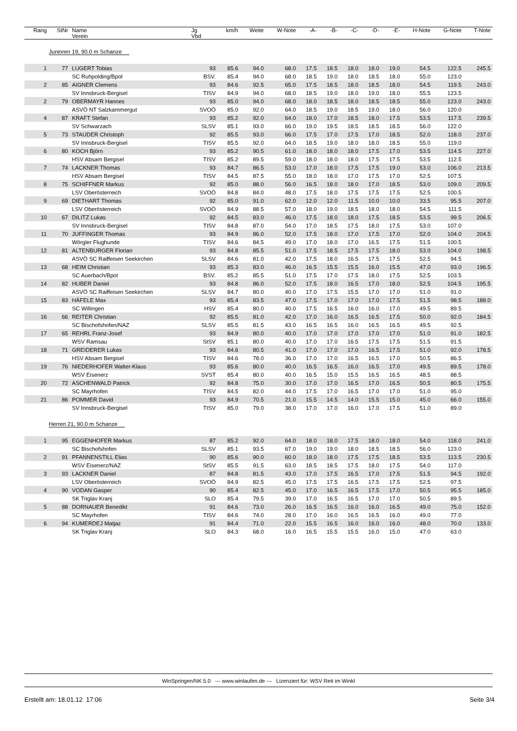| Rang | StNr | Name Verein | Jg Vbd | km/h | Weite | W-Note | -A- | -B- | -C- | -D- | -E- | H-Note | G-Note | T-Note |
| --- | --- | --- | --- | --- | --- | --- | --- | --- | --- | --- | --- | --- | --- | --- |
| Junioren 19, 90.0 m Schanze | | | | | | | | | | | | | | |
| 1 | 77 | LUGERT Tobias | 93 | 85.6 | 94.0 | 68.0 | 17.5 | 18.5 | 18.0 | 18.0 | 19.0 | 54.5 | 122.5 | 245.5 |
| | | SC Ruhpolding/Bpol | BSV. | 85.4 | 94.0 | 68.0 | 18.5 | 19.0 | 18.0 | 18.5 | 18.0 | 55.0 | 123.0 | |
| 2 | 85 | AIGNER Clemens | 93 | 84.6 | 92.5 | 65.0 | 17.5 | 18.5 | 18.0 | 18.5 | 18.0 | 54.5 | 119.5 | 243.0 |
| | | SV Innsbruck-Bergisel | TISV | 84.9 | 94.0 | 68.0 | 18.5 | 19.0 | 18.0 | 19.0 | 18.0 | 55.5 | 123.5 | |
| 2 | 79 | OBERMAYR Hannes | 93 | 85.0 | 94.0 | 68.0 | 18.0 | 18.5 | 18.0 | 18.5 | 18.5 | 55.0 | 123.0 | 243.0 |
| | | ASVÖ NT Salzkammergut | SVOÖ | 85.0 | 92.0 | 64.0 | 18.5 | 19.0 | 18.5 | 19.0 | 18.0 | 56.0 | 120.0 | |
| 4 | 87 | KRAFT Stefan | 93 | 85.2 | 92.0 | 64.0 | 18.0 | 17.0 | 18.5 | 18.0 | 17.5 | 53.5 | 117.5 | 239.5 |
| | | SV Schwarzach | SLSV | 85.1 | 93.0 | 66.0 | 19.0 | 19.5 | 18.5 | 18.5 | 18.5 | 56.0 | 122.0 | |
| 5 | 73 | STAUDER Christoph | 92 | 85.5 | 93.0 | 66.0 | 17.5 | 17.0 | 17.5 | 17.0 | 18.5 | 52.0 | 118.0 | 237.0 |
| | | SV Innsbruck-Bergisel | TISV | 85.5 | 92.0 | 64.0 | 18.5 | 19.0 | 18.0 | 18.0 | 18.5 | 55.0 | 119.0 | |
| 6 | 80 | KOCH Björn | 93 | 85.2 | 90.5 | 61.0 | 18.0 | 18.0 | 18.0 | 17.5 | 17.0 | 53.5 | 114.5 | 227.0 |
| | | HSV Absam Bergisel | TISV | 85.2 | 89.5 | 59.0 | 18.0 | 18.0 | 18.0 | 17.5 | 17.5 | 53.5 | 112.5 | |
| 7 | 74 | LACKNER Thomas | 93 | 84.7 | 86.5 | 53.0 | 17.0 | 18.0 | 17.5 | 17.5 | 19.0 | 53.0 | 106.0 | 213.5 |
| | | HSV Absam Bergisel | TISV | 84.5 | 87.5 | 55.0 | 18.0 | 18.0 | 17.0 | 17.5 | 17.0 | 52.5 | 107.5 | |
| 8 | 75 | SCHIFFNER Markus | 92 | 85.0 | 88.0 | 56.0 | 16.5 | 18.0 | 18.0 | 17.0 | 18.5 | 53.0 | 109.0 | 209.5 |
| | | LSV Oberösterreich | SVOÖ | 84.8 | 84.0 | 48.0 | 17.5 | 18.0 | 17.5 | 17.5 | 17.5 | 52.5 | 100.5 | |
| 9 | 69 | DIETHART Thomas | 92 | 85.0 | 91.0 | 62.0 | 12.0 | 12.0 | 11.5 | 10.0 | 10.0 | 33.5 | 95.5 | 207.0 |
| | | LSV Oberösterreich | SVOÖ | 84.9 | 88.5 | 57.0 | 18.0 | 19.0 | 18.5 | 18.0 | 18.0 | 54.5 | 111.5 | |
| 10 | 67 | DILITZ Lukas | 92 | 84.5 | 83.0 | 46.0 | 17.5 | 18.0 | 18.0 | 17.5 | 18.5 | 53.5 | 99.5 | 206.5 |
| | | SV Innsbruck-Bergisel | TISV | 84.8 | 87.0 | 54.0 | 17.0 | 18.5 | 17.5 | 18.0 | 17.5 | 53.0 | 107.0 | |
| 11 | 70 | JUFFINGER Thomas | 93 | 84.9 | 86.0 | 52.0 | 17.5 | 18.0 | 17.0 | 17.5 | 17.0 | 52.0 | 104.0 | 204.5 |
| | | Wörgler Flughunde | TISV | 84.6 | 84.5 | 49.0 | 17.0 | 18.0 | 17.0 | 16.5 | 17.5 | 51.5 | 100.5 | |
| 12 | 81 | ALTENBURGER Florian | 93 | 84.8 | 85.5 | 51.0 | 17.5 | 18.5 | 17.5 | 17.5 | 18.0 | 53.0 | 104.0 | 198.5 |
| | | ASVÖ SC Raiffeisen Seekirchen | SLSV | 84.6 | 81.0 | 42.0 | 17.5 | 18.0 | 16.5 | 17.5 | 17.5 | 52.5 | 94.5 | |
| 13 | 68 | HEIM Christian | 93 | 85.3 | 83.0 | 46.0 | 16.5 | 15.5 | 15.5 | 16.0 | 15.5 | 47.0 | 93.0 | 196.5 |
| | | SC Auerbach/Bpol | BSV. | 85.2 | 85.5 | 51.0 | 17.5 | 17.0 | 17.5 | 18.0 | 17.5 | 52.5 | 103.5 | |
| 14 | 82 | HUBER Daniel | 93 | 84.8 | 86.0 | 52.0 | 17.5 | 18.0 | 16.5 | 17.0 | 18.0 | 52.5 | 104.5 | 195.5 |
| | | ASVÖ SC Raiffeisen Seekirchen | SLSV | 84.7 | 80.0 | 40.0 | 17.0 | 17.5 | 15.5 | 17.0 | 17.0 | 51.0 | 91.0 | |
| 15 | 83 | HÄFELE Max | 93 | 85.4 | 83.5 | 47.0 | 17.5 | 17.0 | 17.0 | 17.0 | 17.5 | 51.5 | 98.5 | 188.0 |
| | | SC Willingen | HSV | 85.4 | 80.0 | 40.0 | 17.5 | 16.5 | 16.0 | 16.0 | 17.0 | 49.5 | 89.5 | |
| 16 | 66 | REITER Christian | 92 | 85.5 | 81.0 | 42.0 | 17.0 | 16.0 | 16.5 | 16.5 | 17.5 | 50.0 | 92.0 | 184.5 |
| | | SC Bischofshofen/NAZ | SLSV | 85.5 | 81.5 | 43.0 | 16.5 | 16.5 | 16.0 | 16.5 | 16.5 | 49.5 | 92.5 | |
| 17 | 65 | REHRL Franz-Josef | 93 | 84.9 | 80.0 | 40.0 | 17.0 | 17.0 | 17.0 | 17.0 | 17.0 | 51.0 | 91.0 | 182.5 |
| | | WSV Ramsau | StSV | 85.1 | 80.0 | 40.0 | 17.0 | 17.0 | 16.5 | 17.5 | 17.5 | 51.5 | 91.5 | |
| 18 | 71 | GREIDERER Lukas | 93 | 84.6 | 80.5 | 41.0 | 17.0 | 17.0 | 17.0 | 16.5 | 17.5 | 51.0 | 92.0 | 178.5 |
| | | HSV Absam Bergisel | TISV | 84.6 | 78.0 | 36.0 | 17.0 | 17.0 | 16.5 | 16.5 | 17.0 | 50.5 | 86.5 | |
| 19 | 76 | NIEDERHOFER Walter-Klaus | 93 | 85.6 | 80.0 | 40.0 | 16.5 | 16.5 | 16.0 | 16.5 | 17.0 | 49.5 | 89.5 | 178.0 |
| | | WSV Eisenerz | SVST | 85.4 | 80.0 | 40.0 | 16.5 | 15.0 | 15.5 | 16.5 | 16.5 | 48.5 | 88.5 | |
| 20 | 72 | ASCHENWALD Patrick | 92 | 84.8 | 75.0 | 30.0 | 17.0 | 17.0 | 16.5 | 17.0 | 16.5 | 50.5 | 80.5 | 175.5 |
| | | SC Mayrhofen | TISV | 84.5 | 82.0 | 44.0 | 17.5 | 17.0 | 16.5 | 17.0 | 17.0 | 51.0 | 95.0 | |
| 21 | 86 | POMMER David | 93 | 84.9 | 70.5 | 21.0 | 15.5 | 14.5 | 14.0 | 15.5 | 15.0 | 45.0 | 66.0 | 155.0 |
| | | SV Innsbruck-Bergisel | TISV | 85.0 | 79.0 | 38.0 | 17.0 | 17.0 | 16.0 | 17.0 | 17.5 | 51.0 | 89.0 | |
| Herren 21, 90.0 m Schanze | | | | | | | | | | | | | | |
| 1 | 95 | EGGENHOFER Markus | 87 | 85.2 | 92.0 | 64.0 | 18.0 | 18.0 | 17.5 | 18.0 | 18.0 | 54.0 | 118.0 | 241.0 |
| | | SC Bischofshofen | SLSV | 85.1 | 93.5 | 67.0 | 19.0 | 19.0 | 18.0 | 18.5 | 18.5 | 56.0 | 123.0 | |
| 2 | 91 | PFANNENSTILL Elias | 90 | 85.6 | 90.0 | 60.0 | 18.0 | 18.0 | 17.5 | 17.5 | 18.5 | 53.5 | 113.5 | 230.5 |
| | | WSV Eisenerz/NAZ | StSV | 85.5 | 91.5 | 63.0 | 18.5 | 18.5 | 17.5 | 18.0 | 17.5 | 54.0 | 117.0 | |
| 3 | 93 | LACKNER Daniel | 87 | 84.8 | 81.5 | 43.0 | 17.0 | 17.5 | 16.5 | 17.0 | 17.5 | 51.5 | 94.5 | 192.0 |
| | | LSV Oberösterreich | SVOÖ | 84.9 | 82.5 | 45.0 | 17.5 | 17.5 | 16.5 | 17.5 | 17.5 | 52.5 | 97.5 | |
| 4 | 90 | VODAN Gasper | 90 | 85.4 | 82.5 | 45.0 | 17.0 | 16.5 | 16.5 | 17.5 | 17.0 | 50.5 | 95.5 | 185.0 |
| | | SK Triglav Kranj | SLO | 85.4 | 79.5 | 39.0 | 17.0 | 16.5 | 16.5 | 17.0 | 17.0 | 50.5 | 89.5 | |
| 5 | 88 | DORNAUER Benedikt | 91 | 84.6 | 73.0 | 26.0 | 16.5 | 16.5 | 16.0 | 16.0 | 16.5 | 49.0 | 75.0 | 152.0 |
| | | SC Mayrhofen | TISV | 84.6 | 74.0 | 28.0 | 17.0 | 16.0 | 16.5 | 16.5 | 16.0 | 49.0 | 77.0 | |
| 6 | 94 | KUMERDEJ Matjaz | 91 | 84.4 | 71.0 | 22.0 | 15.5 | 16.5 | 16.0 | 16.0 | 16.0 | 48.0 | 70.0 | 133.0 |
| | | SK Triglav Kranj | SLO | 84.3 | 68.0 | 16.0 | 16.5 | 15.5 | 15.5 | 16.0 | 15.0 | 47.0 | 63.0 | |
WinSpringen/NK 5.0 --- www.winlaufen.de --- Lizenziert für: WSV Reit im Winkl
Erstellt am: 18.01.12 17:06 Seite 3/4